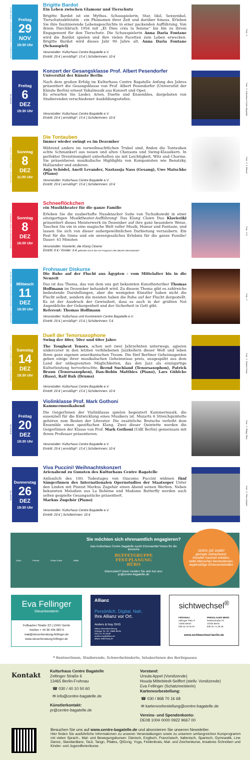DISKURSE | AUSSTELLUNGEN | LITERATUR
Freitag
29
NOV
19:30 Uhr
Brigitte Bardot
Ein Leben zwischen Glamour und Tierschutz
Brigitte Bardot ist ein Mythos. Schauspielerin, Star, Idol, Sexsymbol, Tierschutzaktivistin - ein Phänomen ihrer Zeit und darüber hinaus. Erleben Sie ihre faszinierende Lebensgeschichte in einer packenden Aufführung. Von ihrem Durchbruch 1956 mit „Et Dieu créa la femme“ bis hin zu ihrem Engagement für den Tierschutz. Die Schauspielerin Anna Daria Fontane wird die Bardot spielen und ihre vielen Facetten zum Leben erwecken. Brigitte Bardot wird dieses Jahr 90 Jahre alt. Anna Daria Fontane (Schauspiel)
Veranstalter: Kulturhaus Centre Bagatelle e.V.
Eintritt: 20 € | ermäßigt*: 15 € | SchülerInnen: 10 €
Foto: ©
KLASSIK
Freitag
6
DEZ
19:30 Uhr
Konzert der Gesangsklasse Prof. Albert Pesendorfer
Universität der Künste Berlin
Nach dem großen Erfolg im Kulturhaus Centre Bagatelle Anfang des Jahres präsentiert die Gesangsklasse von Prof. Albert Pesendorfer (Universität der Künste Berlin) erneut Vokalmusik aus Konzert und Oper.
Es erwarten Sie Lieder, Arien, Duette und Ensembles, dargeboten von Studierenden verschiedener Ausbildungsstufen.
Veranstalter: Kulturhaus Centre Bagatelle e.V.
Eintritt: 20 € | ermäßigt*: 15 € | SchülerInnen: 10 €
Foto: © Kulturhaus Centre Bagatelle
JAZZ | POP | FOLK | CHANSON
Sonntag
8
DEZ
11:00 Uhr
Die Tontauben
Immer wieder swingt es im Dezember
Während andere im vorweihnachtlichen Trubel sind, finden die Tontauben echte Schmankerl aus neuen und alten Chansons und Swing-Klassikern. In perfekter Dreistimmigkeit unterhalten sie mit Leichtigkeit, Witz und Charme. Sie präsentieren musikalische Highlights von Komponisten wie Benatzky, Hollaender und anderen.
Anja Schödel, Anett Levander, Nastassja Nass (Gesang), Uwe Matschke (Piano)
Veranstalter: Kulturhaus Centre Bagatelle e.V.
Eintritt: 20 € | ermäßigt*: 15 € | SchülerInnen: 10 €
Foto: © J. Menzel
KINDER UND JUGENDKULTUR
Sonntag
8
DEZ
16:00 Uhr
Schneeflöckchen
ein Musiktheater für die ganze Familie
Erleben Sie die zauberhafte Nussknacker Suite von Tschaikowski in einer einzigartigen Musiktheater-Aufführung! Das Klang Clown Duo Klavieriki präsentiert dieses Meisterwerk im Dezember auf ihre ganz besondere Weise. Tauchen Sie ein in eine magische Welt voller Musik, Humor und Fantasie, und lassen Sie sich von dieser außergewöhnlichen Darbietung verzaubern. Ein Fest für die Sinne und ein unvergessliches Erlebnis für die ganze Familie! Dauer: 45 Minuten
Veranstalter: Klavieriki, die Klang Clowns
Eintritt: 8 € / Kinder: 6 € gefördert durch das KiA Programm des Bezirks Reinickendorf
Foto: ©KI
DISKURSE | AUSSTELLUNGEN | LITERATUR
Mittwoch
11
DEZ
19:30 Uhr
Frohnauer Diskurse
Die Ruhe auf der Flucht aus Ägypten - vom Mittelalter bis in die Neuzeit
Das ist das Thema, das von dem uns gut bekannten Kunsthistoriker Thomas Hoffmann im Dezember behandelt wird. Zu diesem Thema gibt es zahlreiche bedeutende Darstellungen, aber die wenigsten Künstler haben nicht die Flucht selbst, sondern die meisten haben die Ruhe auf der Flucht dargestellt. Es ist der Ausdruck der Gewissheit, dass es auch in der größten Not Augenblicke der Geborgenheit und der Sicherheit in Gott gibt.
Referent: Thomas Hoffmann
Veranstalter: Kulturhaus und Kunstverein Centre Bagatelle e.V.
Eintritt: 20 € | ermäßigt*: 15 € | SchülerInnen: 5 €
Foto: ©
JAZZ | POP | FOLK | CHANSON
Samstag
14
DEZ
19:30 Uhr
Duell der Tenorsaxophone
Swing der 40er, 50er und 60er Jahre
The Toughest Tenors, schon seit zwei Jahrzehnten unterwegs, agieren undercover in den letzten verbliebenen Jazzkellern dieser Welt und leben ihren ganz eigenen amerikanischen Traum. Die fünf Berliner Geheimagenten geben einige ihrer musikalischen Geheimnisse preis, ausgespäht aus dem Land der unbegrenzten Möglichkeiten, das den Jazz als einzigartige Kulturleistung hervorbrachte. Bernd Suchland (Tenorsaxophon), Patrick Braun (Tenorsaxophon), Dan-Robin Matthies (Piano), Lars Gühlcke (Bass), Ralf Ruh (Drums)
Veranstalter: Kulturhaus Centre Bagatelle e.V.
Eintritt: 20 € | ermäßigt*: 15 € | SchülerInnen: 10 €
Foto: © Roland Fuchs
KLASSIK
Freitag
20
DEZ
19:30 Uhr
Violinklasse Prof. Mark Gothoni
Kammermusikabend
Die GeigerInnen der Violinklasse spielen begeistert Kammermusik, die essenziell für die Entwicklung eines Musikers ist. Mozarts 6 Streichquintette gehören zum Besten der Literatur. Die zusätzliche Bratsche verleiht dem Ensemble einen spezifischen Klang. Zwei dieser Quintette werden die GeigerInnen der Klasse von Prof. Mark Gothoni (UdK Berlin) gemeinsam mit ihrem Professor präsentieren.
Veranstalter: Kulturhaus Centre Bagatelle e.V.
Eintritt: 20 € | ermäßigt*: 15 € | SchülerInnen: 10 €
Foto: © Philipp Plum
KLASSIK
Donnerstag
26
DEZ
19:30 Uhr
Viva Puccini! Weihnachtskonzert
Arienabend zu Gunsten des Kulturhaus Centre Bagatelle
Anlässlich des 100. Todestages von Giacomo Puccini widmen fünf SängerInnen des Internationalen Opernstudios der Staatsoper Unter den Linden mit Pianist Markus Zugehör einen Abend seinen Werken. Neben bekannten Melodien aus La Bohème und Madame Butterfly werden auch selten gespielte Gesangsstücke präsentiert.
Markus Zugehör (Piano)
Veranstalter: Kulturhaus Centre Bagatelle e.V.
Eintritt: 20 € | SchülerInnen: 10 €
Foto: © Peter Adamik
Kultur Freizeit Kinder-Kultur Buffet
Sie möchten sich ehrenamtlich engagieren?
Das Kulturhaus Centre Bagatelle sucht Ehrenamtler*Innen für die Bereiche
BUFFETGRUPPE
FEST-PLANUNG
BÜRO
Interessiert? Dann melden Sie sich bei uns:
pr@centre-bagatelle.de
SEIEN SIE DABEI
geringer Zeitaufwand,
Künstler hautnah erleben,
nette Menschen kennenlernen,
regelmäßige Ehrenamtstreffen
Eva Fellinger
Steuerberaterin
Fellbacher Straße 23 | 13467 Berlin
Telefon + 49 30 405 083 0
mail@steuerberatung-fellinger.de
www.steuerberatung-fellinger.de
Allianz
Persönlich. Digital. Nah.
Ihre Allianz vor Ort.
Anders & Noy OHG
Allianz Generalvertretung
Zeltinger Str. 29, 13465 Berlin
030.2 21 91 34 40
anders.noy@allianz.de
allianz-andersnoy.de
sichtwechsel<sup>®</sup>
FROHNAU
Zeltinger Platz 9
13465 Berlin
030 40 10 35 67
PRENZLAUER BERG
Sredzkistraße 23
10435 Berlin
030 25 74 29 49
www.sichtwechsel-berlin.de
* RentnerInnen, Studierende, Schwerbehinderte, InhaberInnen des Berlinpasses
Kontakt
Kulturhaus Centre Bagatelle
Zeltinger Straße 6
13465 Berlin-Frohnau
☎ 030 / 40 10 50 60
✉ info@centre-bagatelle.de
Künstlerkontakt:
pr@centre-bagatelle.de
Vorstand:
Ursula Appel (Vorsitzende)
Houda Mittelstedt-Seiffert (stellv. Vorsitzende)
Eva Fellinger (Schatzmeisterin)
Kartenvorbestellung:
☎ 030 / 868 70 16 68
✉ kartenvorbestellung@centre-bagatelle.de
Vereins- und Spendenkonto:
DE08 1004 0000 0922 9667 00
Besuchen Sie uns auf www.centre-bagatelle.de und abonnieren Sie unseren Newsletter.
Hier finden Sie ausführliche Informationen zu unseren Veranstaltungen sowie zu unserem umfangreichen Kursprogramm mit vielen Sprach-, Mal- und Bewegungskursen: Dänisch, Englisch, Französisch, Italienisch, Spanisch, Gymnastik, Line Dance, Standardtanz, TaiJi, Tango, Pilates, QiGong, Yoga, Feldenkrais, Mal- und Zeichenkurse, kreatives Schreiben und Kinder- und Jugendferienkurse.